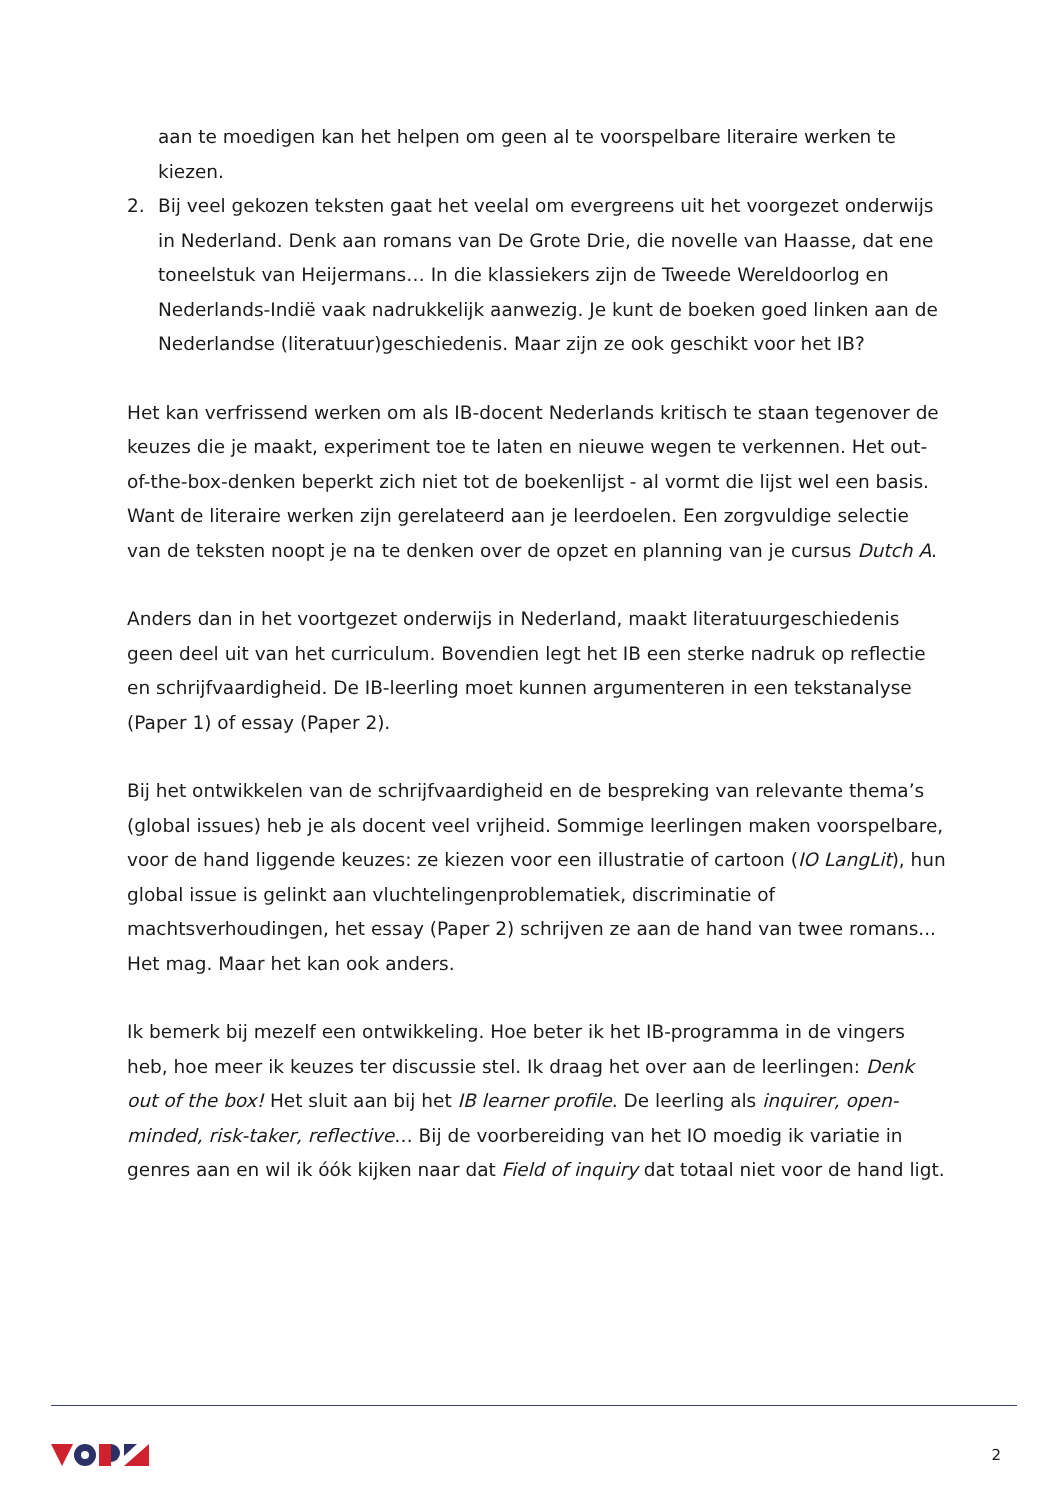aan te moedigen kan het helpen om geen al te voorspelbare literaire werken te kiezen.
2. Bij veel gekozen teksten gaat het veelal om evergreens uit het voorgezet onderwijs in Nederland. Denk aan romans van De Grote Drie, die novelle van Haasse, dat ene toneelstuk van Heijermans… In die klassiekers zijn de Tweede Wereldoorlog en Nederlands-Indië vaak nadrukkelijk aanwezig. Je kunt de boeken goed linken aan de Nederlandse (literatuur)geschiedenis. Maar zijn ze ook geschikt voor het IB?
Het kan verfrissend werken om als IB-docent Nederlands kritisch te staan tegenover de keuzes die je maakt, experiment toe te laten en nieuwe wegen te verkennen. Het out-of-the-box-denken beperkt zich niet tot de boekenlijst - al vormt die lijst wel een basis. Want de literaire werken zijn gerelateerd aan je leerdoelen. Een zorgvuldige selectie van de teksten noopt je na te denken over de opzet en planning van je cursus Dutch A.
Anders dan in het voortgezet onderwijs in Nederland, maakt literatuurgeschiedenis geen deel uit van het curriculum. Bovendien legt het IB een sterke nadruk op reflectie en schrijfvaardigheid. De IB-leerling moet kunnen argumenteren in een tekstanalyse (Paper 1) of essay (Paper 2).
Bij het ontwikkelen van de schrijfvaardigheid en de bespreking van relevante thema’s (global issues) heb je als docent veel vrijheid. Sommige leerlingen maken voorspelbare, voor de hand liggende keuzes: ze kiezen voor een illustratie of cartoon (IO LangLit), hun global issue is gelinkt aan vluchtelingenproblematiek, discriminatie of machtsverhoudingen, het essay (Paper 2) schrijven ze aan de hand van twee romans... Het mag. Maar het kan ook anders.
Ik bemerk bij mezelf een ontwikkeling. Hoe beter ik het IB-programma in de vingers heb, hoe meer ik keuzes ter discussie stel. Ik draag het over aan de leerlingen: Denk out of the box! Het sluit aan bij het IB learner profile. De leerling als inquirer, open-minded, risk-taker, reflective… Bij de voorbereiding van het IO moedig ik variatie in genres aan en wil ik óók kijken naar dat Field of inquiry dat totaal niet voor de hand ligt.
2